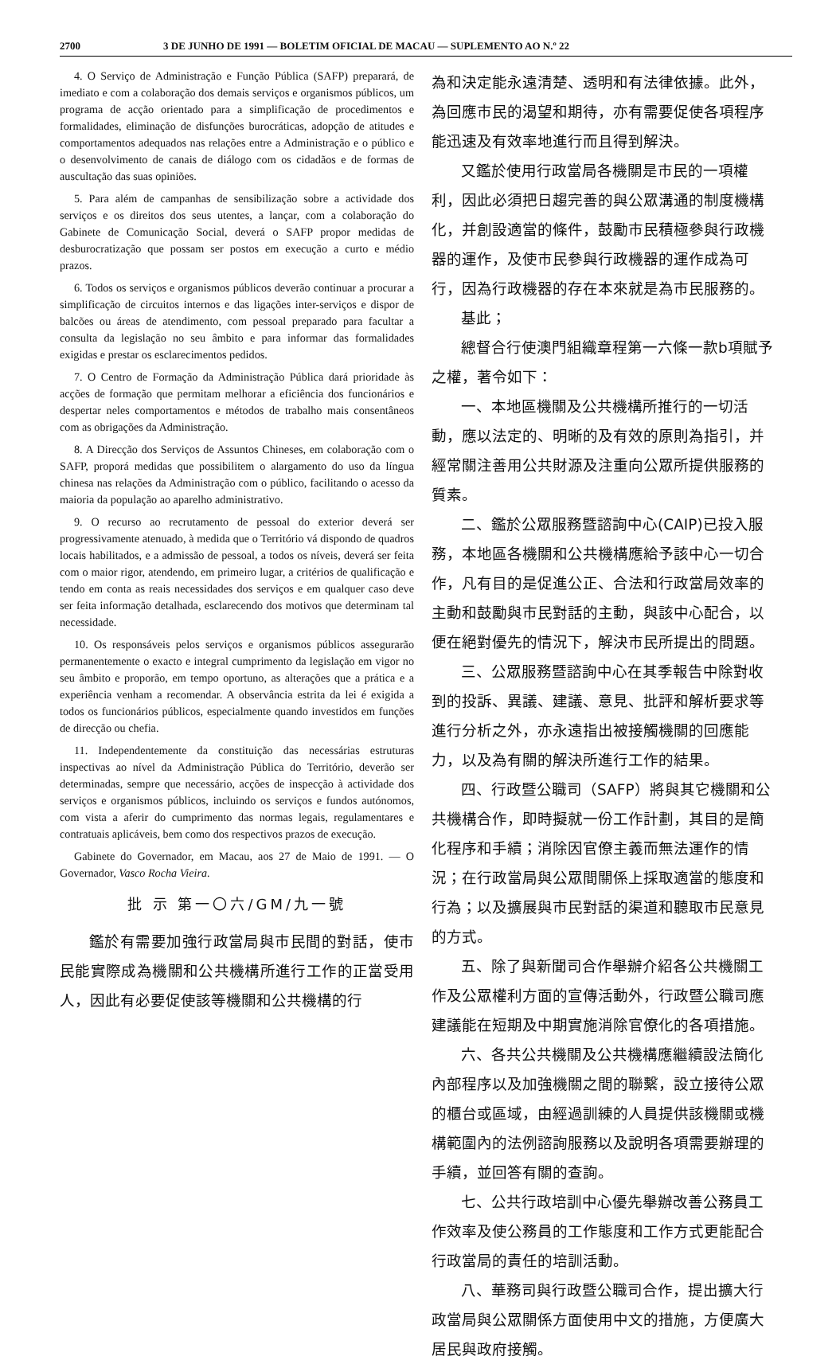2700 3 DE JUNHO DE 1991 — BOLETIM OFICIAL DE MACAU — SUPLEMENTO AO N.º 22
4. O Serviço de Administração e Função Pública (SAFP) preparará, de imediato e com a colaboração dos demais serviços e organismos públicos, um programa de acção orientado para a simplificação de procedimentos e formalidades, eliminação de disfunções burocráticas, adopção de atitudes e comportamentos adequados nas relações entre a Administração e o público e o desenvolvimento de canais de diálogo com os cidadãos e de formas de auscultação das suas opiniões.
5. Para além de campanhas de sensibilização sobre a actividade dos serviços e os direitos dos seus utentes, a lançar, com a colaboração do Gabinete de Comunicação Social, deverá o SAFP propor medidas de desburocratização que possam ser postos em execução a curto e médio prazos.
6. Todos os serviços e organismos públicos deverão continuar a procurar a simplificação de circuitos internos e das ligações inter-serviços e dispor de balcões ou áreas de atendimento, com pessoal preparado para facultar a consulta da legislação no seu âmbito e para informar das formalidades exigidas e prestar os esclarecimentos pedidos.
7. O Centro de Formação da Administração Pública dará prioridade às acções de formação que permitam melhorar a eficiência dos funcionários e despertar neles comportamentos e métodos de trabalho mais consentâneos com as obrigações da Administração.
8. A Direcção dos Serviços de Assuntos Chineses, em colaboração com o SAFP, proporá medidas que possibilitem o alargamento do uso da língua chinesa nas relações da Administração com o público, facilitando o acesso da maioria da população ao aparelho administrativo.
9. O recurso ao recrutamento de pessoal do exterior deverá ser progressivamente atenuado, à medida que o Território vá dispondo de quadros locais habilitados, e a admissão de pessoal, a todos os níveis, deverá ser feita com o maior rigor, atendendo, em primeiro lugar, a critérios de qualificação e tendo em conta as reais necessidades dos serviços e em qualquer caso deve ser feita informação detalhada, esclarecendo dos motivos que determinam tal necessidade.
10. Os responsáveis pelos serviços e organismos públicos assegurarão permanentemente o exacto e integral cumprimento da legislação em vigor no seu âmbito e proporão, em tempo oportuno, as alterações que a prática e a experiência venham a recomendar. A observância estrita da lei é exigida a todos os funcionários públicos, especialmente quando investidos em funções de direcção ou chefia.
11. Independentemente da constituição das necessárias estruturas inspectivas ao nível da Administração Pública do Território, deverão ser determinadas, sempre que necessário, acções de inspecção à actividade dos serviços e organismos públicos, incluindo os serviços e fundos autónomos, com vista a aferir do cumprimento das normas legais, regulamentares e contratuais aplicáveis, bem como dos respectivos prazos de execução.
Gabinete do Governador, em Macau, aos 27 de Maio de 1991. — O Governador, Vasco Rocha Vieira.
批 示 第一〇六/GM/九一號
鑑於有需要加強行政當局與市民間的對話，使市民能實際成為機關和公共機構所進行工作的正當受用人，因此有必要促使該等機關和公共機構的行
為和決定能永遠清楚、透明和有法律依據。此外，為回應市民的渴望和期待，亦有需要促使各項程序能迅速及有效率地進行而且得到解決。
又鑑於使用行政當局各機關是市民的一項權利，因此必須把日趨完善的與公眾溝通的制度機構化，并創設適當的條件，鼓勵市民積極參與行政機器的運作，及使市民參與行政機器的運作成為可行，因為行政機器的存在本來就是為市民服務的。
基此；
總督合行使澳門組織章程第一六條一款b項賦予之權，著令如下：
一、本地區機關及公共機構所推行的一切活動，應以法定的、明晰的及有效的原則為指引，并經常關注善用公共財源及注重向公眾所提供服務的質素。
二、鑑於公眾服務暨諮詢中心(CAIP)已投入服務，本地區各機關和公共機構應給予該中心一切合作，凡有目的是促進公正、合法和行政當局效率的主動和鼓勵與市民對話的主動，與該中心配合，以便在絕對優先的情況下，解決市民所提出的問題。
三、公眾服務暨諮詢中心在其季報告中除對收到的投訴、異議、建議、意見、批評和解析要求等進行分析之外，亦永遠指出被接觸機關的回應能力，以及為有關的解決所進行工作的結果。
四、行政暨公職司（SAFP）將與其它機關和公共機構合作，即時擬就一份工作計劃，其目的是簡化程序和手續；消除因官僚主義而無法運作的情況；在行政當局與公眾間關係上採取適當的態度和行為；以及擴展與市民對話的渠道和聽取市民意見的方式。
五、除了與新聞司合作舉辦介紹各公共機關工作及公眾權利方面的宣傳活動外，行政暨公職司應建議能在短期及中期實施消除官僚化的各項措施。
六、各共公共機關及公共機構應繼續設法簡化內部程序以及加強機關之間的聯繫，設立接待公眾的櫃台或區域，由經過訓練的人員提供該機關或機構範圍內的法例諮詢服務以及說明各項需要辦理的手續，並回答有關的查詢。
七、公共行政培訓中心優先舉辦改善公務員工作效率及使公務員的工作態度和工作方式更能配合行政當局的責任的培訓活動。
八、華務司與行政暨公職司合作，提出擴大行政當局與公眾關係方面使用中文的措施，方便廣大居民與政府接觸。